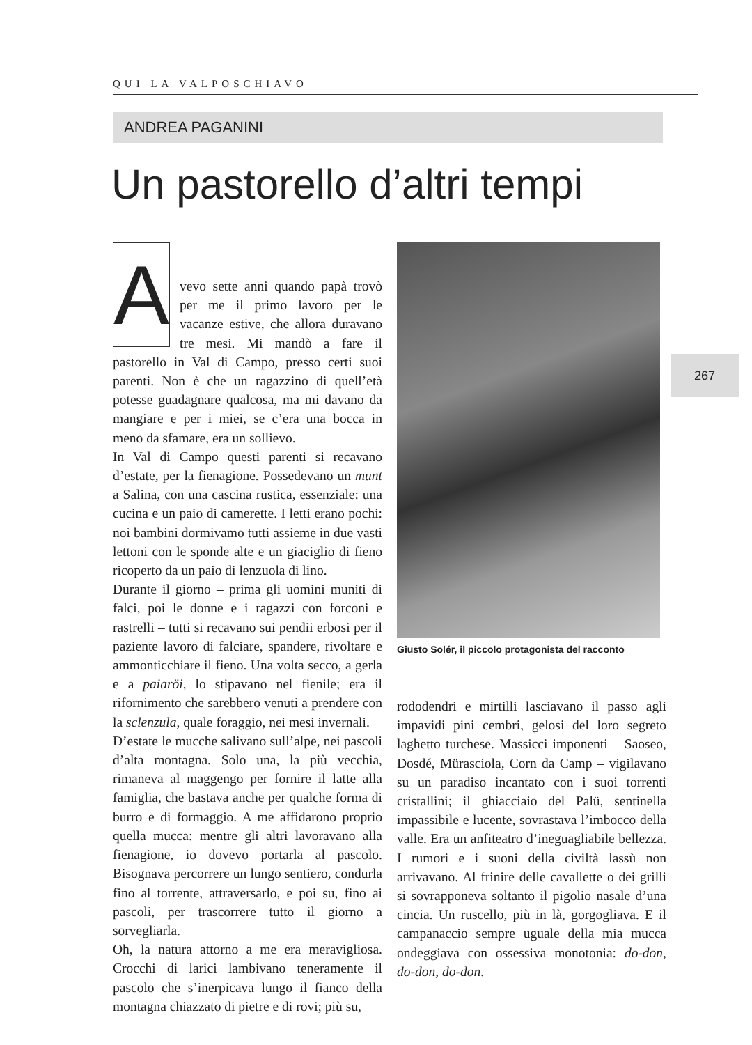QUI LA VALPOSCHIAVO
ANDREA PAGANINI
Un pastorello d’altri tempi
267
Avevo sette anni quando papà trovò per me il primo lavoro per le vacanze estive, che allora duravano tre mesi. Mi mandò a fare il pastorello in Val di Campo, presso certi suoi parenti. Non è che un ragazzino di quell’età potesse guadagnare qualcosa, ma mi davano da mangiare e per i miei, se c’era una bocca in meno da sfamare, era un sollievo.
In Val di Campo questi parenti si recavano d’estate, per la fienagione. Possedevano un munt a Salina, con una cascina rustica, essenziale: una cucina e un paio di camerette. I letti erano pochi: noi bambini dormivamo tutti assieme in due vasti lettoni con le sponde alte e un giaciglio di fieno ricoperto da un paio di lenzuola di lino.
Durante il giorno – prima gli uomini muniti di falci, poi le donne e i ragazzi con forconi e rastrelli – tutti si recavano sui pendii erbosi per il paziente lavoro di falciare, spandere, rivoltare e ammonticchiare il fieno. Una volta secco, a gerla e a paiaröi, lo stipavano nel fienile; era il rifornimento che sarebbero venuti a prendere con la sclenzula, quale foraggio, nei mesi invernali.
D’estate le mucche salivano sull’alpe, nei pascoli d’alta montagna. Solo una, la più vecchia, rimaneva al maggengo per fornire il latte alla famiglia, che bastava anche per qualche forma di burro e di formaggio. A me affidarono proprio quella mucca: mentre gli altri lavoravano alla fienagione, io dovevo portarla al pascolo. Bisognava percorrere un lungo sentiero, condurla fino al torrente, attraversarlo, e poi su, fino ai pascoli, per trascorrere tutto il giorno a sorvegliarla.
Oh, la natura attorno a me era meravigliosa. Crocchi di larici lambivano teneramente il pascolo che s’inerpicava lungo il fianco della montagna chiazzato di pietre e di rovi; più su,
Giusto Solér, il piccolo protagonista del racconto
rododendri e mirtilli lasciavano il passo agli impavidi pini cembri, gelosi del loro segreto laghetto turchese. Massicci imponenti – Saoseo, Dosdé, Mürasciola, Corn da Camp – vigilavano su un paradiso incantato con i suoi torrenti cristallini; il ghiacciaio del Palü, sentinella impassibile e lucente, sovrastava l’imbocco della valle. Era un anfiteatro d’ineguagliabile bellezza. I rumori e i suoni della civiltà lassù non arrivavano. Al frinire delle cavallette o dei grilli si sovrapponeva soltanto il pigolio nasale d’una cincia. Un ruscello, più in là, gorgogliava. E il campanaccio sempre uguale della mia mucca ondeggiava con ossessiva monotonia: do-don, do-don, do-don.